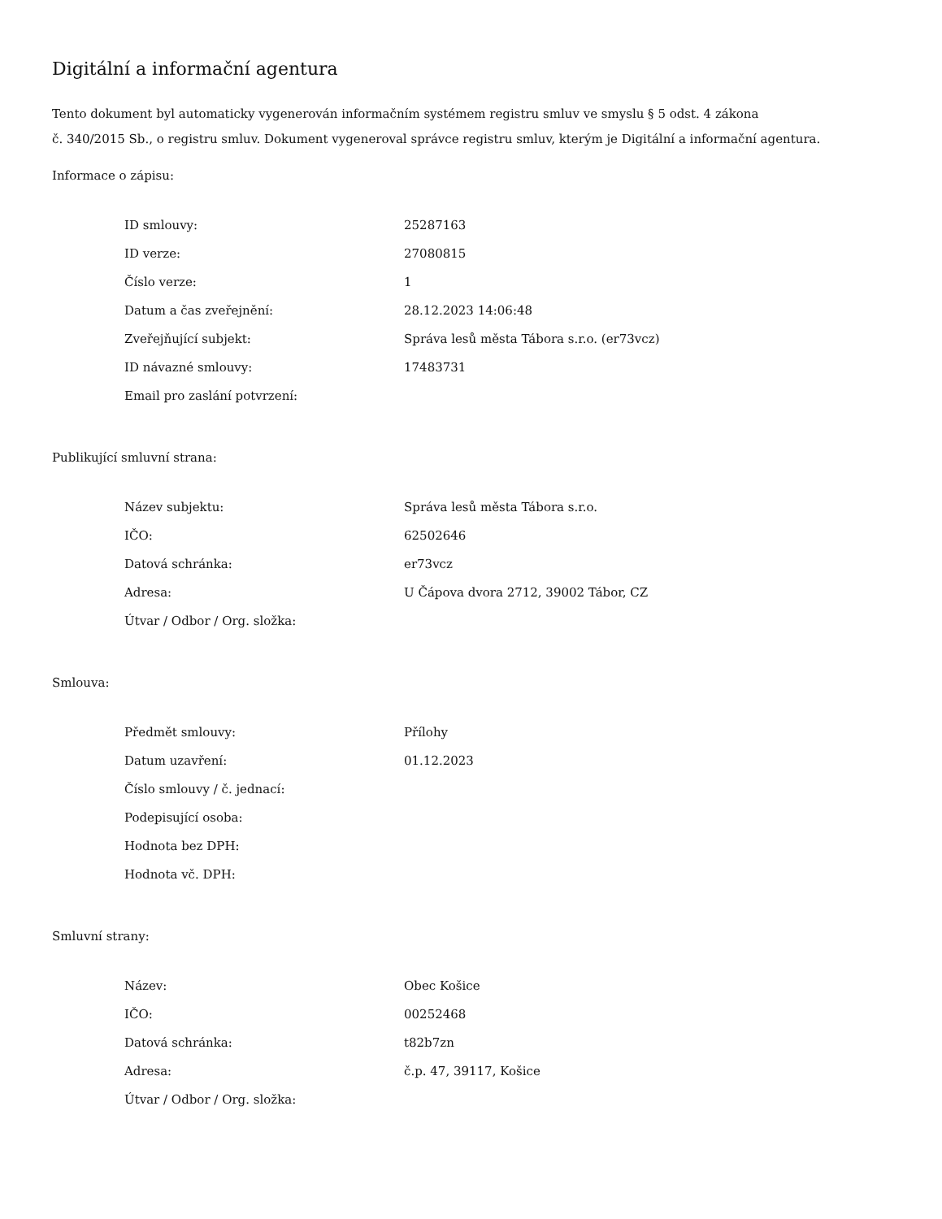Digitální a informační agentura
Tento dokument byl automaticky vygenerován informačním systémem registru smluv ve smyslu § 5 odst. 4 zákona
č. 340/2015 Sb., o registru smluv. Dokument vygeneroval správce registru smluv, kterým je Digitální a informační agentura.
Informace o zápisu:
| ID smlouvy: | 25287163 |
| ID verze: | 27080815 |
| Číslo verze: | 1 |
| Datum a čas zveřejnění: | 28.12.2023 14:06:48 |
| Zveřejňující subjekt: | Správa lesů města Tábora s.r.o. (er73vcz) |
| ID návazné smlouvy: | 17483731 |
| Email pro zaslání potvrzení: | |
Publikující smluvní strana:
| Název subjektu: | Správa lesů města Tábora s.r.o. |
| IČO: | 62502646 |
| Datová schránka: | er73vcz |
| Adresa: | U Čápova dvora 2712, 39002 Tábor, CZ |
| Útvar / Odbor / Org. složka: | |
Smlouva:
| Předmět smlouvy: | Přílohy |
| Datum uzavření: | 01.12.2023 |
| Číslo smlouvy / č. jednací: | |
| Podepisující osoba: | |
| Hodnota bez DPH: | |
| Hodnota vč. DPH: | |
Smluvní strany:
| Název: | Obec Košice |
| IČO: | 00252468 |
| Datová schránka: | t82b7zn |
| Adresa: | č.p. 47, 39117, Košice |
| Útvar / Odbor / Org. složka: | |